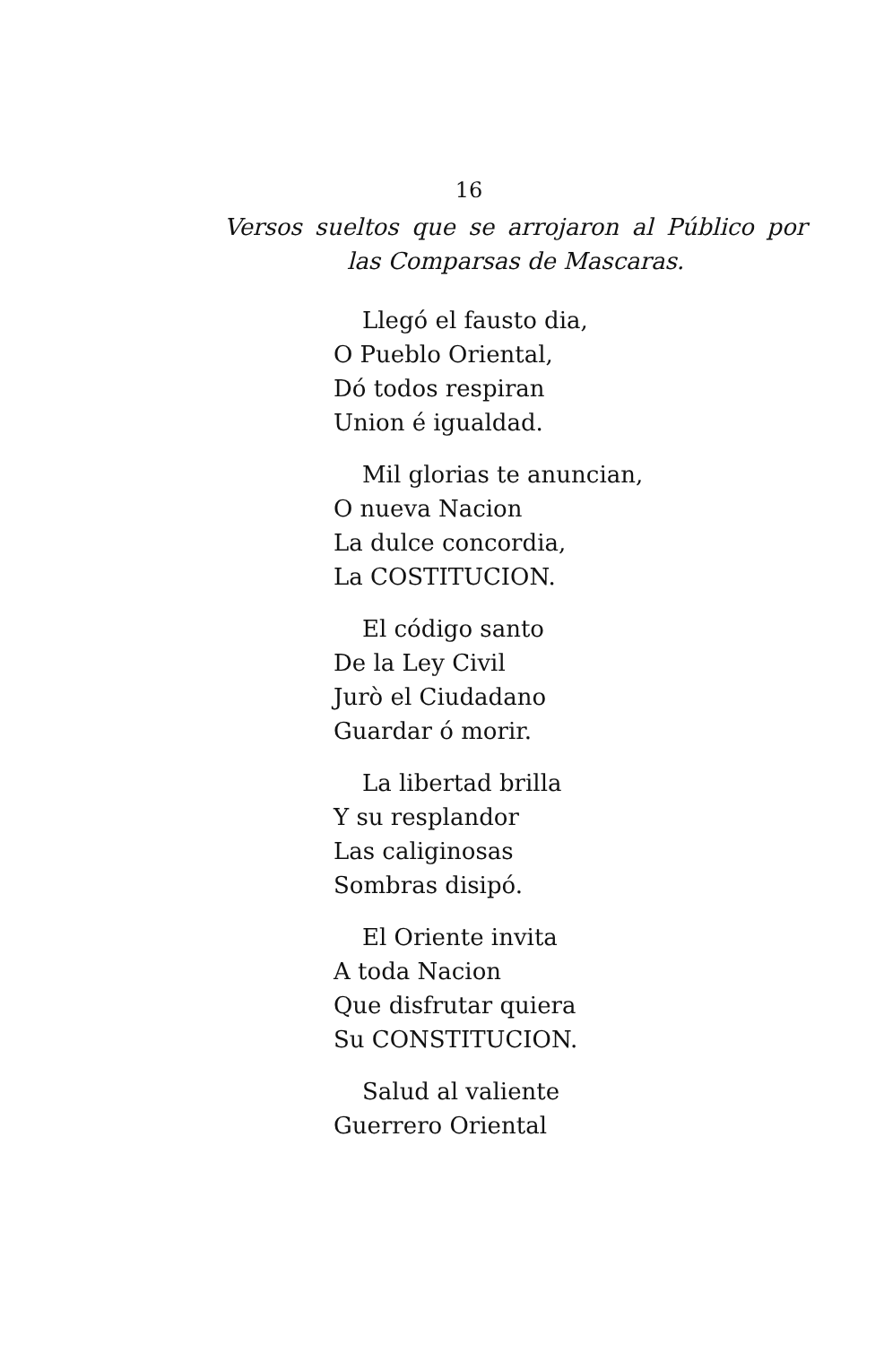16
Versos sueltos que se arrojaron al Público por
las Comparsas de Mascaras.
Llegó el fausto dia,
O Pueblo Oriental,
Dó todos respiran
Union é igualdad.
Mil glorias te anuncian,
O nueva Nacion
La dulce concordia,
La COSTITUCION.
El código santo
De la Ley Civil
Jurò el Ciudadano
Guardar ó morir.
La libertad brilla
Y su resplandor
Las caliginosas
Sombras disipó.
El Oriente invita
A toda Nacion
Que disfrutar quiera
Su CONSTITUCION.
Salud al valiente
Guerrero Oriental